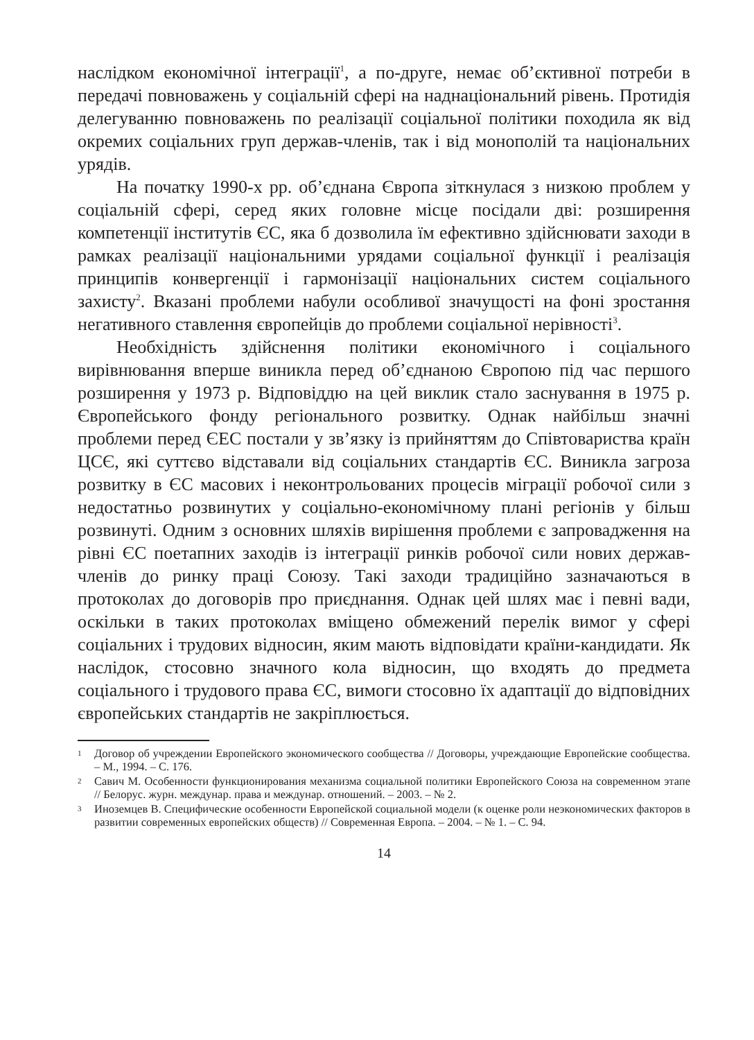наслідком економічної інтеграції<sup>1</sup>, а по-друге, немає об’єктивної потреби в передачі повноважень у соціальній сфері на наднаціональний рівень. Протидія делегуванню повноважень по реалізації соціальної політики походила як від окремих соціальних груп держав-членів, так і від монополій та національних урядів.
На початку 1990-х рр. об’єднана Європа зіткнулася з низкою проблем у соціальній сфері, серед яких головне місце посідали дві: розширення компетенції інститутів ЄС, яка б дозволила їм ефективно здійснювати заходи в рамках реалізації національними урядами соціальної функції і реалізація принципів конвергенції і гармонізації національних систем соціального захисту<sup>2</sup>. Вказані проблеми набули особливої значущості на фоні зростання негативного ставлення європейців до проблеми соціальної нерівності<sup>3</sup>.
Необхідність здійснення політики економічного і соціального вирівнювання вперше виникла перед об’єднаною Європою під час першого розширення у 1973 р. Відповіддю на цей виклик стало заснування в 1975 р. Європейського фонду регіонального розвитку. Однак найбільш значні проблеми перед ЄЕС постали у зв’язку із прийняттям до Співтовариства країн ЦСЄ, які суттєво відставали від соціальних стандартів ЄС. Виникла загроза розвитку в ЄС масових і неконтрольованих процесів міграції робочої сили з недостатньо розвинутих у соціально-економічному плані регіонів у більш розвинуті. Одним з основних шляхів вирішення проблеми є запровадження на рівні ЄС поетапних заходів із інтеграції ринків робочої сили нових держав-членів до ринку праці Союзу. Такі заходи традиційно зазначаються в протоколах до договорів про приєднання. Однак цей шлях має і певні вади, оскільки в таких протоколах вміщено обмежений перелік вимог у сфері соціальних і трудових відносин, яким мають відповідати країни-кандидати. Як наслідок, стосовно значного кола відносин, що входять до предмета соціального і трудового права ЄС, вимоги стосовно їх адаптації до відповідних європейських стандартів не закріплюється.
1 Договор об учреждении Европейского экономического сообщества // Договоры, учреждающие Европейские сообщества. – М., 1994. – С. 176.
2 Савич М. Особенности функционирования механизма социальной политики Европейского Союза на современном этапе // Белорус. журн. междунар. права и междунар. отношений. – 2003. – № 2.
3 Иноземцев В. Специфические особенности Европейской социальной модели (к оценке роли неэкономических факторов в развитии современных европейских обществ) // Современная Европа. – 2004. – № 1. – С. 94.
14